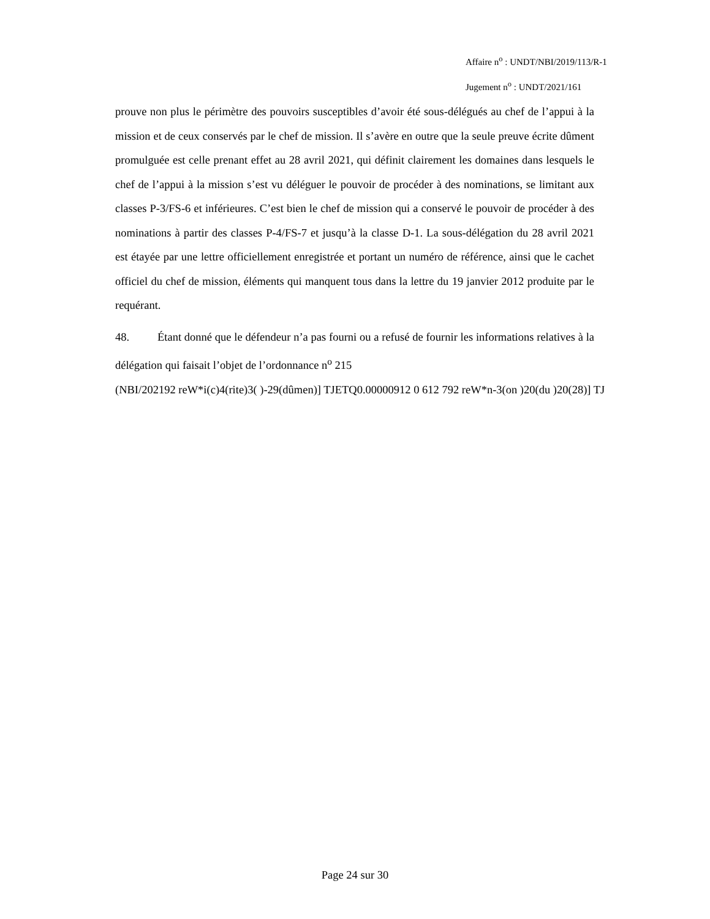Affaire n<sup>o</sup> : UNDT/NBI/2019/113/R-1
Jugement n<sup>o</sup> : UNDT/2021/161
prouve non plus le périmètre des pouvoirs susceptibles d’avoir été sous-délégués au chef de l’appui à la mission et de ceux conservés par le chef de mission. Il s’avère en outre que la seule preuve écrite dûment promulguée est celle prenant effet au 28 avril 2021, qui définit clairement les domaines dans lesquels le chef de l’appui à la mission s’est vu déléguer le pouvoir de procéder à des nominations, se limitant aux classes P-3/FS-6 et inférieures. C’est bien le chef de mission qui a conservé le pouvoir de procéder à des nominations à partir des classes P-4/FS-7 et jusqu’à la classe D-1. La sous-délégation du 28 avril 2021 est étayée par une lettre officiellement enregistrée et portant un numéro de référence, ainsi que le cachet officiel du chef de mission, éléments qui manquent tous dans la lettre du 19 janvier 2012 produite par le requérant.
48. Étant donné que le défendeur n’a pas fourni ou a refusé de fournir les informations relatives à la délégation qui faisait l’objet de l’ordonnance n<sup>o</sup> 215
(NBI/202192 reW*i(c)4(rite)3( )-29(dûmen)] TJETQ0.00000912 0 612 792 reW*n-3(on )20(du )20(28)] TJ
Page 24 sur 30